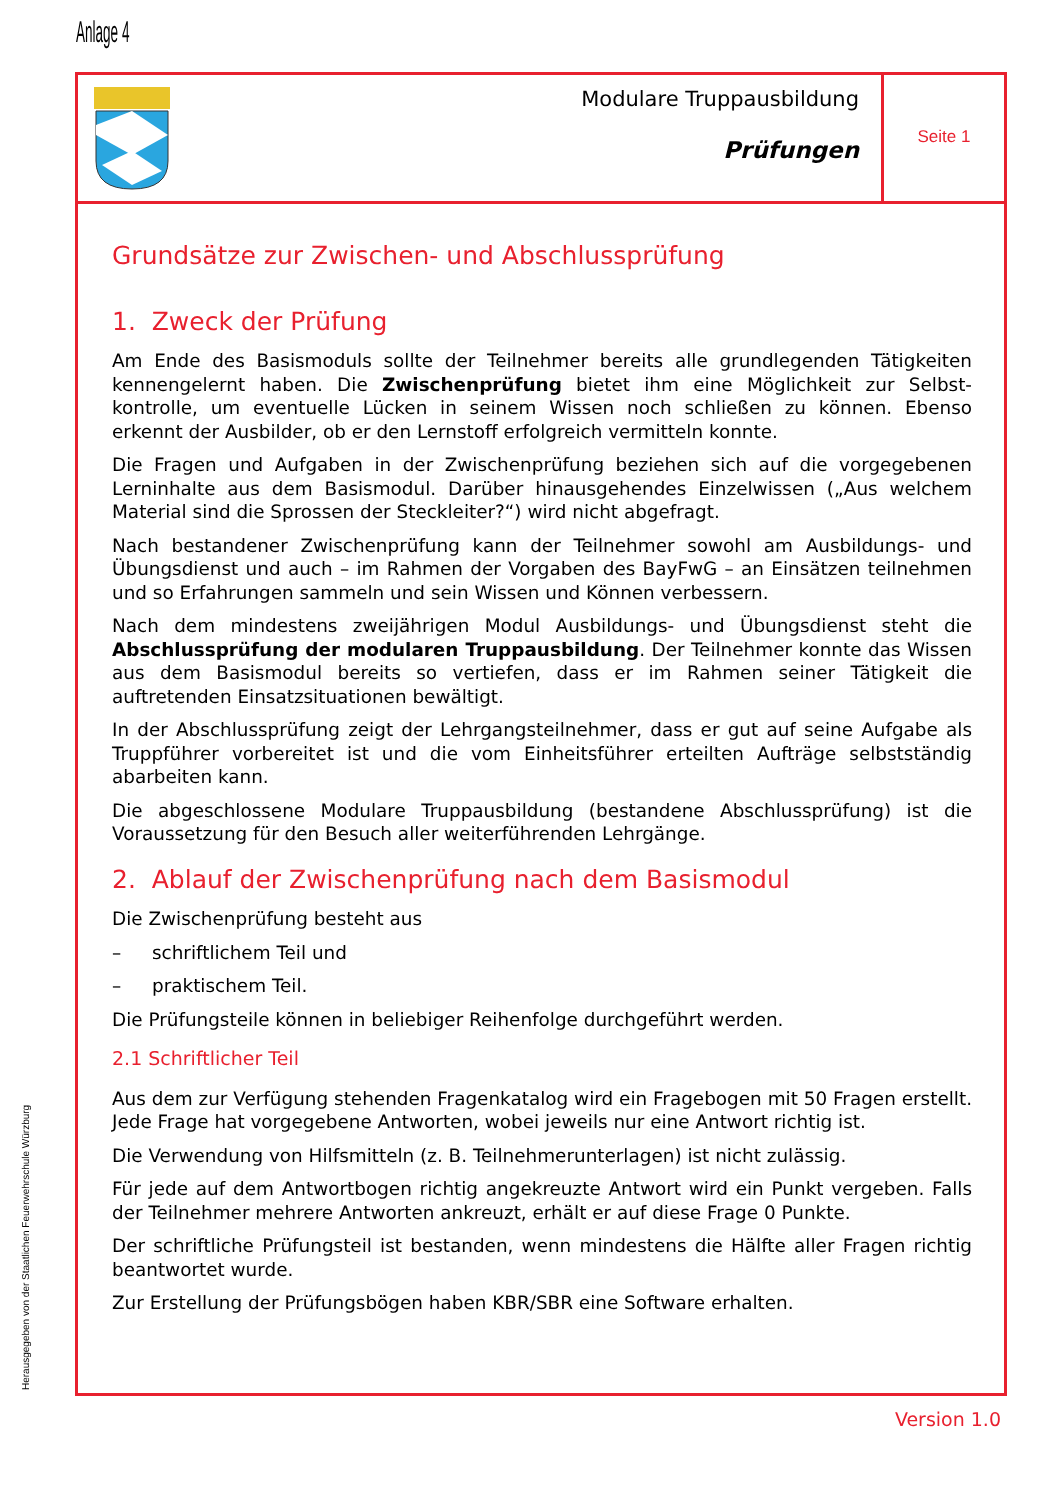Anlage 4
Modulare Truppausbildung
Prüfungen
Seite 1
Grundsätze zur Zwischen- und Abschlussprüfung
1. Zweck der Prüfung
Am Ende des Basismoduls sollte der Teilnehmer bereits alle grundlegenden Tätigkeiten kennengelernt haben. Die Zwischenprüfung bietet ihm eine Möglichkeit zur Selbst­kontrolle, um eventuelle Lücken in seinem Wissen noch schließen zu können. Ebenso erkennt der Ausbilder, ob er den Lernstoff erfolgreich vermitteln konnte.
Die Fragen und Aufgaben in der Zwischenprüfung beziehen sich auf die vorgegebenen Lerninhalte aus dem Basismodul. Darüber hinausgehendes Einzelwissen („Aus welchem Material sind die Sprossen der Steckleiter?“) wird nicht abgefragt.
Nach bestandener Zwischenprüfung kann der Teilnehmer sowohl am Ausbildungs- und Übungsdienst und auch – im Rahmen der Vorgaben des BayFwG – an Einsätzen teilneh­men und so Erfahrungen sammeln und sein Wissen und Können verbessern.
Nach dem mindestens zweijährigen Modul Ausbildungs- und Übungsdienst steht die Abschlussprüfung der modularen Truppausbildung. Der Teilnehmer konnte das Wissen aus dem Basismodul bereits so vertiefen, dass er im Rahmen seiner Tätigkeit die auftretenden Einsatzsituationen bewältigt.
In der Abschlussprüfung zeigt der Lehrgangsteilnehmer, dass er gut auf seine Aufgabe als Truppführer vorbereitet ist und die vom Einheitsführer erteilten Aufträge selbstständig abarbeiten kann.
Die abgeschlossene Modulare Truppausbildung (bestandene Abschlussprüfung) ist die Voraussetzung für den Besuch aller weiterführenden Lehrgänge.
2. Ablauf der Zwischenprüfung nach dem Basismodul
Die Zwischenprüfung besteht aus
– schriftlichem Teil und
– praktischem Teil.
Die Prüfungsteile können in beliebiger Reihenfolge durchgeführt werden.
2.1 Schriftlicher Teil
Aus dem zur Verfügung stehenden Fragenkatalog wird ein Fragebogen mit 50 Fragen er­stellt. Jede Frage hat vorgegebene Antworten, wobei jeweils nur eine Antwort richtig ist.
Die Verwendung von Hilfsmitteln (z. B. Teilnehmerunterlagen) ist nicht zulässig.
Für jede auf dem Antwortbogen richtig angekreuzte Antwort wird ein Punkt vergeben. Falls der Teilnehmer mehrere Antworten ankreuzt, erhält er auf diese Frage 0 Punkte.
Der schriftliche Prüfungsteil ist bestanden, wenn mindestens die Hälfte aller Fragen richtig beantwortet wurde.
Zur Erstellung der Prüfungsbögen haben KBR/SBR eine Software erhalten.
Herausgegeben von der Staatlichen Feuerwehrschule Würzburg
Version 1.0